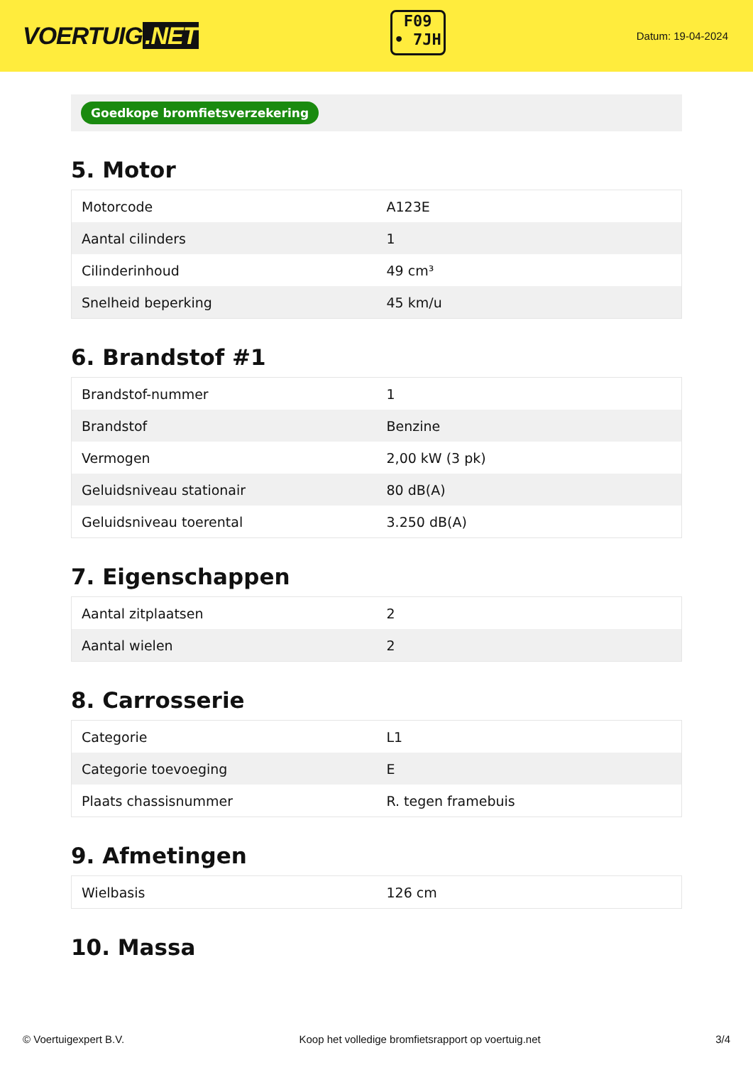VOERTUIG.NET
F09
• 7JH
Datum: 19-04-2024
Goedkope bromfietsverzekering
5. Motor
| Motorcode | A123E |
| Aantal cilinders | 1 |
| Cilinderinhoud | 49 cm³ |
| Snelheid beperking | 45 km/u |
6. Brandstof #1
| Brandstof-nummer | 1 |
| Brandstof | Benzine |
| Vermogen | 2,00 kW (3 pk) |
| Geluidsniveau stationair | 80 dB(A) |
| Geluidsniveau toerental | 3.250 dB(A) |
7. Eigenschappen
| Aantal zitplaatsen | 2 |
| Aantal wielen | 2 |
8. Carrosserie
| Categorie | L1 |
| Categorie toevoeging | E |
| Plaats chassisnummer | R. tegen framebuis |
9. Afmetingen
| Wielbasis | 126 cm |
10. Massa
© Voertuigexpert B.V. Koop het volledige bromfietsrapport op voertuig.net 3/4